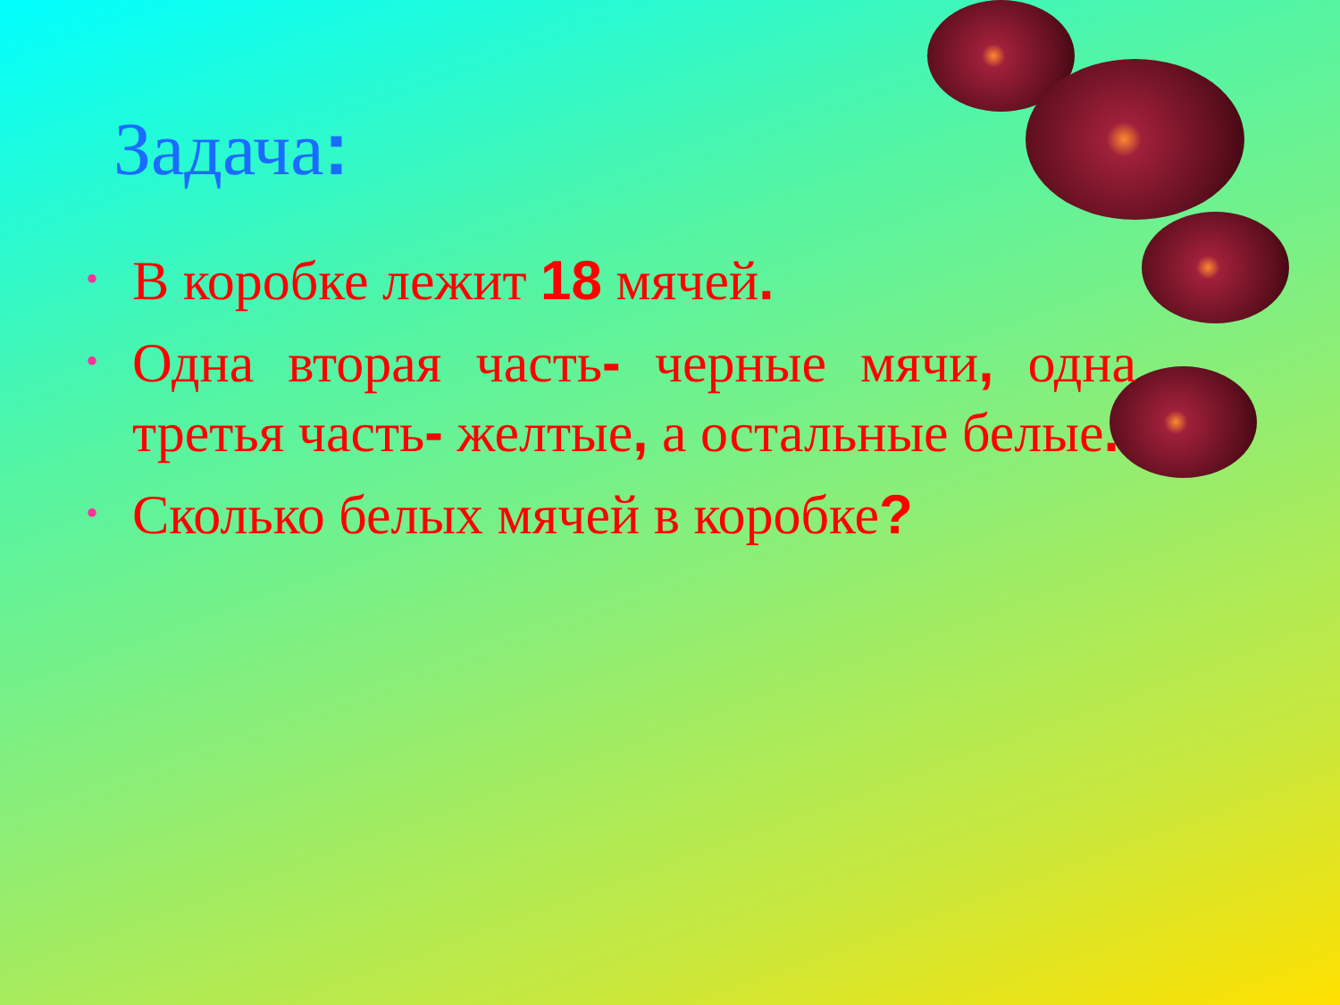Задача:
• В коробке лежит 18 мячей.
• Одна вторая часть- черные мячи, одна третья часть- желтые, а остальные белые.
• Сколько белых мячей в коробке?